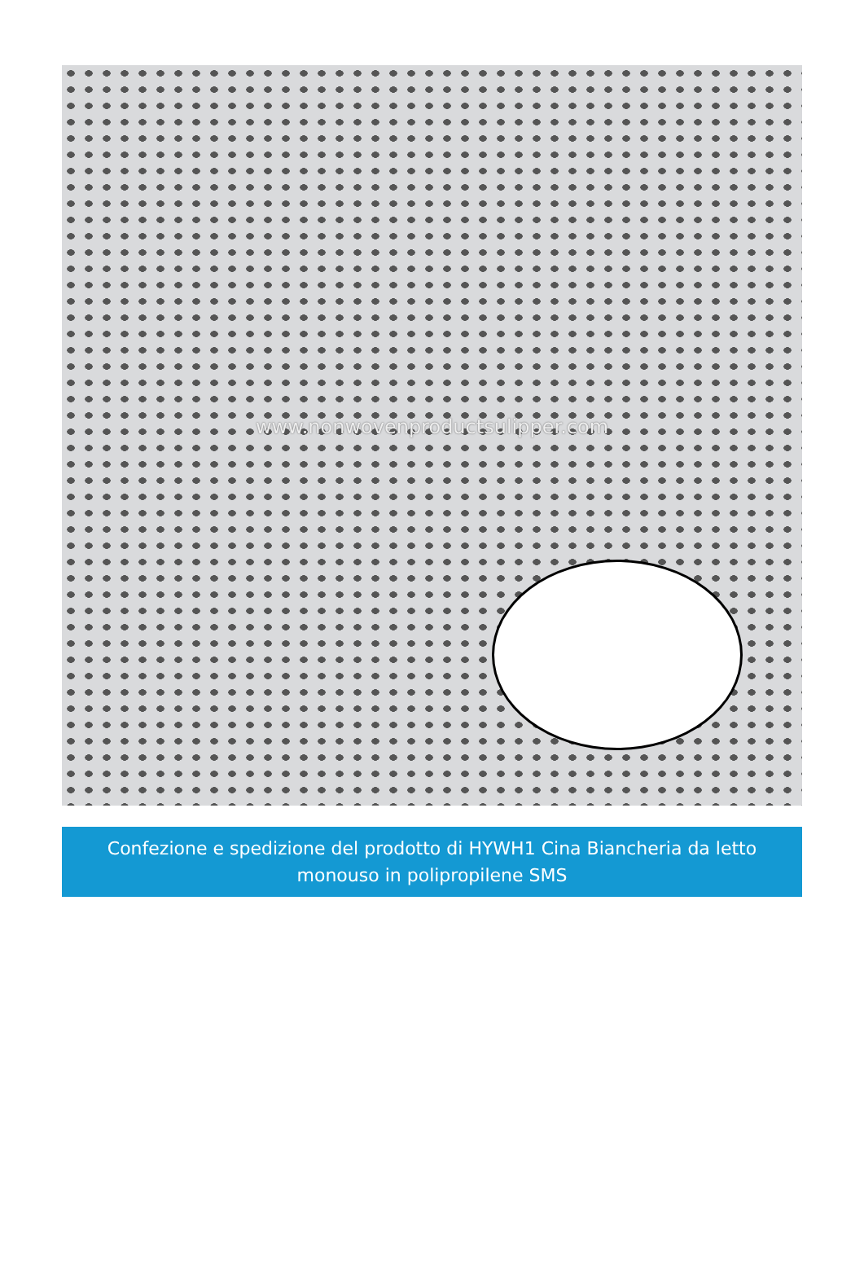www.nonwovenproductsulipper.com
Confezione e spedizione del prodotto di HYWH1 Cina Biancheria da letto
monouso in polipropilene SMS